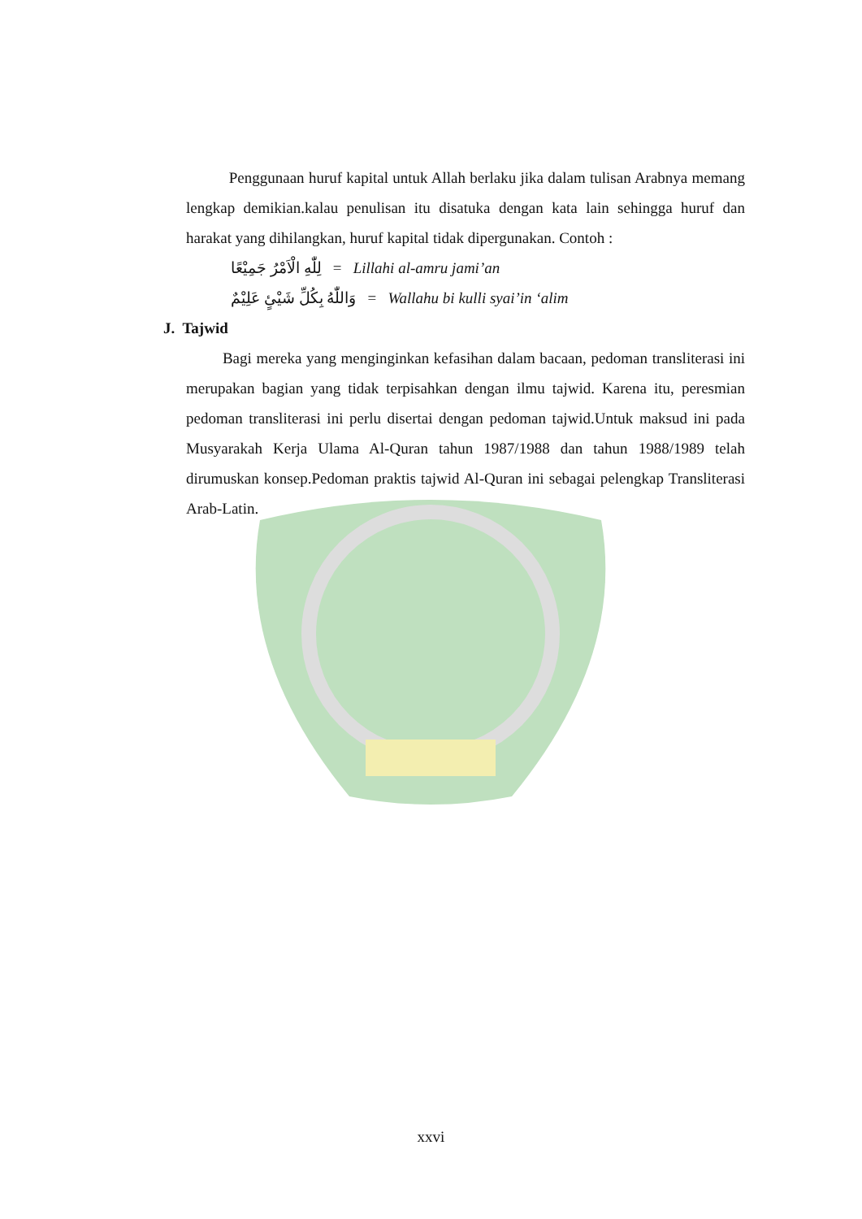Penggunaan huruf kapital untuk Allah berlaku jika dalam tulisan Arabnya memang lengkap demikian.kalau penulisan itu disatuka dengan kata lain sehingga huruf dan harakat yang dihilangkan, huruf kapital tidak dipergunakan. Contoh :
لِلّٰهِ الْاَمْرُ جَمِيْعًا = Lillahi al-amru jami’an
وَاللّٰهُ بِكُلِّ شَيْئٍ عَلِيْمٌ = Wallahu bi kulli syai’in ‘alim
J. Tajwid
Bagi mereka yang menginginkan kefasihan dalam bacaan, pedoman transliterasi ini merupakan bagian yang tidak terpisahkan dengan ilmu tajwid. Karena itu, peresmian pedoman transliterasi ini perlu disertai dengan pedoman tajwid.Untuk maksud ini pada Musyarakah Kerja Ulama Al-Quran tahun 1987/1988 dan tahun 1988/1989 telah dirumuskan konsep.Pedoman praktis tajwid Al-Quran ini sebagai pelengkap Transliterasi Arab-Latin.
xxvi